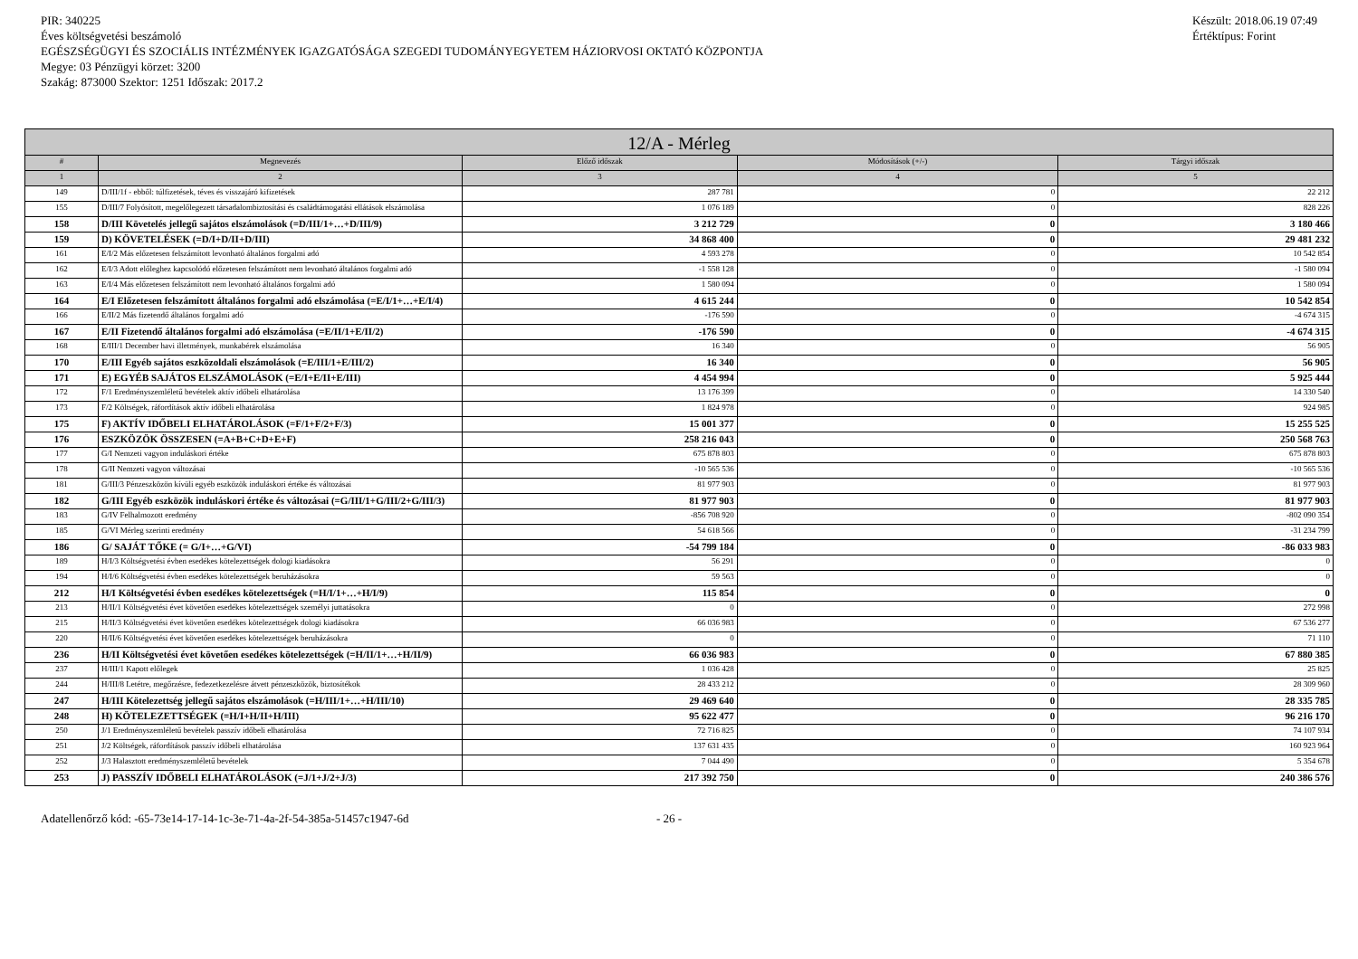PIR: 340225
Éves költségvetési beszámoló
EGÉSZSÉGÜGYI ÉS SZOCIÁLIS INTÉZMÉNYEK IGAZGATÓSÁGA SZEGEDI TUDOMÁNYEGYETEM HÁZIORVOSI OKTATÓ KÖZPONTJA
Megye: 03 Pénzügyi körzet: 3200
Szakág: 873000 Szektor: 1251 Időszak: 2017.2
Készült: 2018.06.19 07:49
Értéktípus: Forint
| 12/A - Mérleg | | | | |
| --- | --- | --- | --- | --- |
| # | Megnevezés | Előző időszak | Módosítások (+/-) | Tárgyi időszak |
| 1 | 2 | 3 | 4 | 5 |
| 149 | D/III/1f - ebből: túlfizetések, téves és visszajáró kifizetések | 287 781 | 0 | 22 212 |
| 155 | D/III/7 Folyósított, megelőlegezett társadalombiztosítási és családtámogatási ellátások elszámolása | 1 076 189 | 0 | 828 226 |
| 158 | D/III Követelés jellegű sajátos elszámolások (=D/III/1+…+D/III/9) | 3 212 729 | 0 | 3 180 466 |
| 159 | D) KÖVETELÉSEK (=D/I+D/II+D/III) | 34 868 400 | 0 | 29 481 232 |
| 161 | E/I/2 Más előzetesen felszámított levonható általános forgalmi adó | 4 593 278 | 0 | 10 542 854 |
| 162 | E/I/3 Adott előleghez kapcsolódó előzetesen felszámított nem levonható általános forgalmi adó | -1 558 128 | 0 | -1 580 094 |
| 163 | E/I/4 Más előzetesen felszámított nem levonható általános forgalmi adó | 1 580 094 | 0 | 1 580 094 |
| 164 | E/I Előzetesen felszámított általános forgalmi adó elszámolása (=E/I/1+…+E/I/4) | 4 615 244 | 0 | 10 542 854 |
| 166 | E/II/2 Más fizetendő általános forgalmi adó | -176 590 | 0 | -4 674 315 |
| 167 | E/II Fizetendő általános forgalmi adó elszámolása (=E/II/1+E/II/2) | -176 590 | 0 | -4 674 315 |
| 168 | E/III/1 December havi illetmények, munkabérek elszámolása | 16 340 | 0 | 56 905 |
| 170 | E/III Egyéb sajátos eszközoldali elszámolások (=E/III/1+E/III/2) | 16 340 | 0 | 56 905 |
| 171 | E) EGYÉB SAJÁTOS ELSZÁMOLÁSOK (=E/I+E/II+E/III) | 4 454 994 | 0 | 5 925 444 |
| 172 | F/1 Eredményszemléletű bevételek aktív időbeli elhatárolása | 13 176 399 | 0 | 14 330 540 |
| 173 | F/2 Költségek, ráfordítások aktív időbeli elhatárolása | 1 824 978 | 0 | 924 985 |
| 175 | F) AKTÍV IDŐBELI ELHATÁROLÁSOK (=F/1+F/2+F/3) | 15 001 377 | 0 | 15 255 525 |
| 176 | ESZKÖZÖK ÖSSZESEN (=A+B+C+D+E+F) | 258 216 043 | 0 | 250 568 763 |
| 177 | G/I Nemzeti vagyon induláskori értéke | 675 878 803 | 0 | 675 878 803 |
| 178 | G/II Nemzeti vagyon változásai | -10 565 536 | 0 | -10 565 536 |
| 181 | G/III/3 Pénzeszközön kívüli egyéb eszközök induláskori értéke és változásai | 81 977 903 | 0 | 81 977 903 |
| 182 | G/III Egyéb eszközök induláskori értéke és változásai (=G/III/1+G/III/2+G/III/3) | 81 977 903 | 0 | 81 977 903 |
| 183 | G/IV Felhalmozott eredmény | -856 708 920 | 0 | -802 090 354 |
| 185 | G/VI Mérleg szerinti eredmény | 54 618 566 | 0 | -31 234 799 |
| 186 | G/ SAJÁT TŐKE (= G/I+…+G/VI) | -54 799 184 | 0 | -86 033 983 |
| 189 | H/I/3 Költségvetési évben esedékes kötelezettségek dologi kiadásokra | 56 291 | 0 | 0 |
| 194 | H/I/6 Költségvetési évben esedékes kötelezettségek beruházásokra | 59 563 | 0 | 0 |
| 212 | H/I Költségvetési évben esedékes kötelezettségek (=H/I/1+…+H/I/9) | 115 854 | 0 | 0 |
| 213 | H/II/1 Költségvetési évet követően esedékes kötelezettségek személyi juttatásokra | 0 | 0 | 272 998 |
| 215 | H/II/3 Költségvetési évet követően esedékes kötelezettségek dologi kiadásokra | 66 036 983 | 0 | 67 536 277 |
| 220 | H/II/6 Költségvetési évet követően esedékes kötelezettségek beruházásokra | 0 | 0 | 71 110 |
| 236 | H/II Költségvetési évet követően esedékes kötelezettségek (=H/II/1+…+H/II/9) | 66 036 983 | 0 | 67 880 385 |
| 237 | H/III/1 Kapott előlegek | 1 036 428 | 0 | 25 825 |
| 244 | H/III/8 Letétre, megőrzésre, fedezetkezelésre átvett pénzeszközök, biztosítékok | 28 433 212 | 0 | 28 309 960 |
| 247 | H/III Kötelezettség jellegű sajátos elszámolások (=H/III/1+…+H/III/10) | 29 469 640 | 0 | 28 335 785 |
| 248 | H) KÖTELEZETTSÉGEK (=H/I+H/II+H/III) | 95 622 477 | 0 | 96 216 170 |
| 250 | J/1 Eredményszemléletű bevételek passzív időbeli elhatárolása | 72 716 825 | 0 | 74 107 934 |
| 251 | J/2 Költségek, ráfordítások passzív időbeli elhatárolása | 137 631 435 | 0 | 160 923 964 |
| 252 | J/3 Halasztott eredményszemléletű bevételek | 7 044 490 | 0 | 5 354 678 |
| 253 | J) PASSZÍV IDŐBELI ELHATÁROLÁSOK (=J/1+J/2+J/3) | 217 392 750 | 0 | 240 386 576 |
Adatellenőrző kód: -65-73e14-17-14-1c-3e-71-4a-2f-54-385a-51457c1947-6d - 26 -